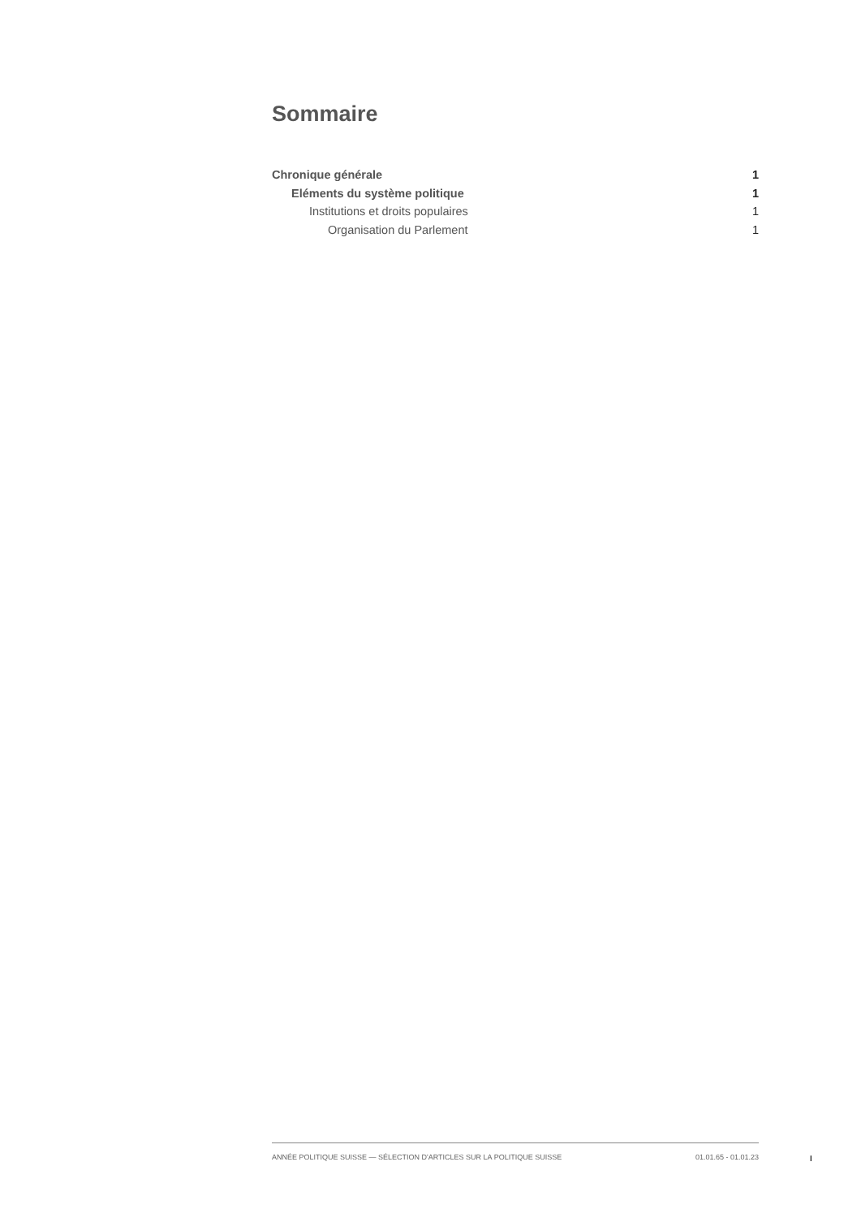Sommaire
Chronique générale 1
Eléments du système politique 1
Institutions et droits populaires 1
Organisation du Parlement 1
ANNÉE POLITIQUE SUISSE — SÉLECTION D'ARTICLES SUR LA POLITIQUE SUISSE 01.01.65 - 01.01.23
I